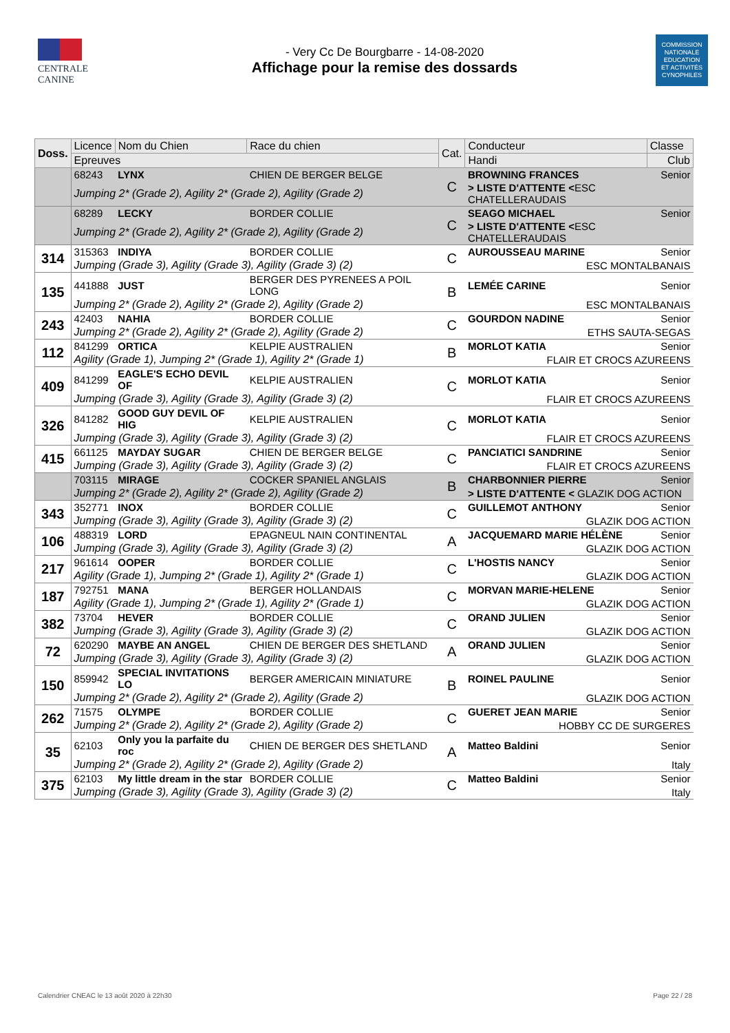CENTRALE
CANINE
- Very Cc De Bourgbarre - 14-08-2020
Affichage pour la remise des dossards
COMMISSION
NATIONALE
EDUCATION
ET ACTIVITÉS
CYNOPHILES
| Doss. | Licence | Nom du Chien | Race du chien | Cat. | Conducteur | Classe |
| --- | --- | --- | --- | --- | --- | --- |
| | Epreuves | | | | Handi | Club |
| | 68243 | LYNX | CHIEN DE BERGER BELGE | C | BROWNING FRANCES | Senior |
| | Jumping 2* (Grade 2), Agility 2* (Grade 2), Agility (Grade 2) | | | | > LISTE D'ATTENTE < ESC CHATELLERAUDAIS | |
| | 68289 | LECKY | BORDER COLLIE | C | SEAGO MICHAEL | Senior |
| | Jumping 2* (Grade 2), Agility 2* (Grade 2), Agility (Grade 2) | | | | > LISTE D'ATTENTE < ESC CHATELLERAUDAIS | |
| 314 | 315363 | INDIYA | BORDER COLLIE | C | AUROUSSEAU MARINE | Senior |
| | Jumping (Grade 3), Agility (Grade 3), Agility (Grade 3) (2) | | | | ESC MONTALBANAIS | |
| 135 | 441888 | JUST | BERGER DES PYRENEES A POIL LONG | B | LEMÉE CARINE | Senior |
| | Jumping 2* (Grade 2), Agility 2* (Grade 2), Agility (Grade 2) | | | | ESC MONTALBANAIS | |
| 243 | 42403 | NAHIA | BORDER COLLIE | C | GOURDON NADINE | Senior |
| | Jumping 2* (Grade 2), Agility 2* (Grade 2), Agility (Grade 2) | | | | ETHS SAUTA-SEGAS | |
| 112 | 841299 | ORTICA | KELPIE AUSTRALIEN | B | MORLOT KATIA | Senior |
| | Agility (Grade 1), Jumping 2* (Grade 1), Agility 2* (Grade 1) | | | | FLAIR ET CROCS AZUREENS | |
| 409 | 841299 | EAGLE'S ECHO DEVIL OF | KELPIE AUSTRALIEN | C | MORLOT KATIA | Senior |
| | Jumping (Grade 3), Agility (Grade 3), Agility (Grade 3) (2) | | | | FLAIR ET CROCS AZUREENS | |
| 326 | 841282 | GOOD GUY DEVIL OF HIG | KELPIE AUSTRALIEN | C | MORLOT KATIA | Senior |
| | Jumping (Grade 3), Agility (Grade 3), Agility (Grade 3) (2) | | | | FLAIR ET CROCS AZUREENS | |
| 415 | 661125 | MAYDAY SUGAR | CHIEN DE BERGER BELGE | C | PANCIATICI SANDRINE | Senior |
| | Jumping (Grade 3), Agility (Grade 3), Agility (Grade 3) (2) | | | | FLAIR ET CROCS AZUREENS | |
| | 703115 | MIRAGE | COCKER SPANIEL ANGLAIS | B | CHARBONNIER PIERRE | Senior |
| | Jumping 2* (Grade 2), Agility 2* (Grade 2), Agility (Grade 2) | | | | > LISTE D'ATTENTE < GLAZIK DOG ACTION | |
| 343 | 352771 | INOX | BORDER COLLIE | C | GUILLEMOT ANTHONY | Senior |
| | Jumping (Grade 3), Agility (Grade 3), Agility (Grade 3) (2) | | | | GLAZIK DOG ACTION | |
| 106 | 488319 | LORD | EPAGNEUL NAIN CONTINENTAL | A | JACQUEMARD MARIE HÉLÈNE | Senior |
| | Jumping (Grade 3), Agility (Grade 3), Agility (Grade 3) (2) | | | | GLAZIK DOG ACTION | |
| 217 | 961614 | OOPER | BORDER COLLIE | C | L'HOSTIS NANCY | Senior |
| | Agility (Grade 1), Jumping 2* (Grade 1), Agility 2* (Grade 1) | | | | GLAZIK DOG ACTION | |
| 187 | 792751 | MANA | BERGER HOLLANDAIS | C | MORVAN MARIE-HELENE | Senior |
| | Agility (Grade 1), Jumping 2* (Grade 1), Agility 2* (Grade 1) | | | | GLAZIK DOG ACTION | |
| 382 | 73704 | HEVER | BORDER COLLIE | C | ORAND JULIEN | Senior |
| | Jumping (Grade 3), Agility (Grade 3), Agility (Grade 3) (2) | | | | GLAZIK DOG ACTION | |
| 72 | 620290 | MAYBE AN ANGEL | CHIEN DE BERGER DES SHETLAND | A | ORAND JULIEN | Senior |
| | Jumping (Grade 3), Agility (Grade 3), Agility (Grade 3) (2) | | | | GLAZIK DOG ACTION | |
| 150 | 859942 | SPECIAL INVITATIONS LO | BERGER AMERICAIN MINIATURE | B | ROINEL PAULINE | Senior |
| | Jumping 2* (Grade 2), Agility 2* (Grade 2), Agility (Grade 2) | | | | GLAZIK DOG ACTION | |
| 262 | 71575 | OLYMPE | BORDER COLLIE | C | GUERET JEAN MARIE | Senior |
| | Jumping 2* (Grade 2), Agility 2* (Grade 2), Agility (Grade 2) | | | | HOBBY CC DE SURGERES | |
| 35 | 62103 | Only you la parfaite du roc | CHIEN DE BERGER DES SHETLAND | A | Matteo Baldini | Senior |
| | Jumping 2* (Grade 2), Agility 2* (Grade 2), Agility (Grade 2) | | | | Italy | |
| 375 | 62103 | My little dream in the star | BORDER COLLIE | C | Matteo Baldini | Senior |
| | Jumping (Grade 3), Agility (Grade 3), Agility (Grade 3) (2) | | | | Italy | |
Calendrier CNEAC le 13 août 2020 à 22h30 Page 22 / 28